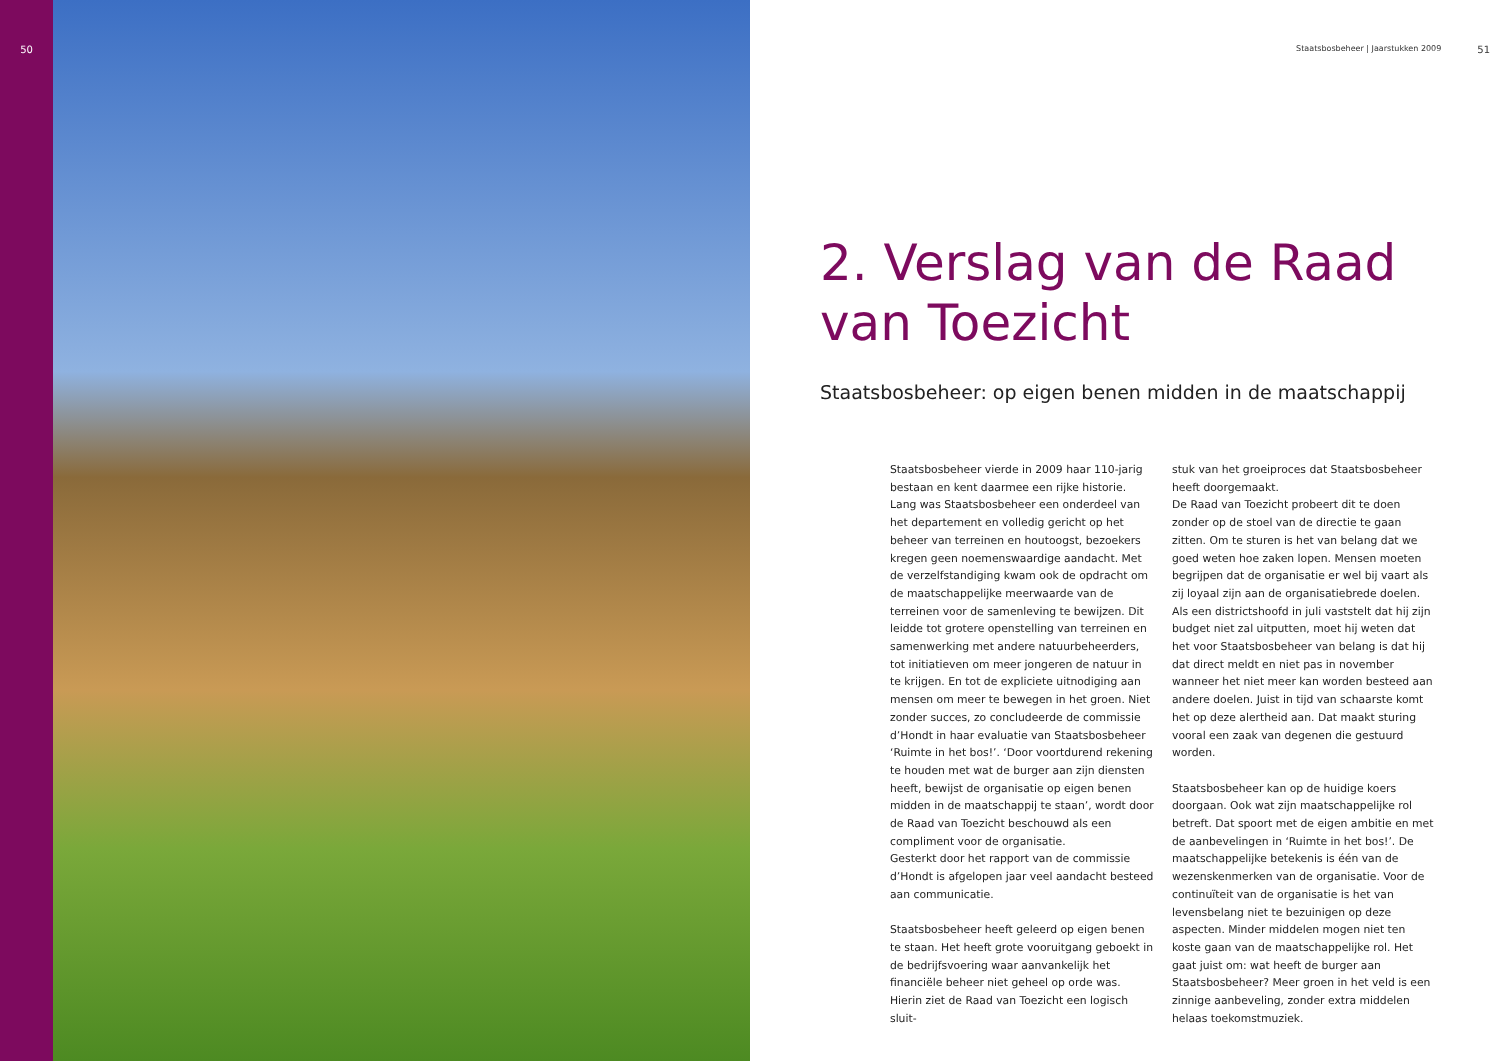50
Staatsbosbeheer | Jaarstukken 2009 51
2. Verslag van de Raad van Toezicht
Staatsbosbeheer: op eigen benen midden in de maatschappij
Staatsbosbeheer vierde in 2009 haar 110-jarig bestaan en kent daarmee een rijke historie. Lang was Staatsbosbeheer een onderdeel van het departement en volledig gericht op het beheer van terreinen en houtoogst, bezoekers kregen geen noemenswaardige aandacht. Met de verzelfstandiging kwam ook de opdracht om de maatschappelijke meerwaarde van de terreinen voor de samenleving te bewijzen. Dit leidde tot grotere openstelling van terreinen en samenwerking met andere natuurbeheerders, tot initiatieven om meer jongeren de natuur in te krijgen. En tot de expliciete uitnodiging aan mensen om meer te bewegen in het groen. Niet zonder succes, zo concludeerde de commissie d’Hondt in haar evaluatie van Staatsbosbeheer ‘Ruimte in het bos!’. ‘Door voortdurend rekening te houden met wat de burger aan zijn diensten heeft, bewijst de organisatie op eigen benen midden in de maatschappij te staan’, wordt door de Raad van Toezicht beschouwd als een compliment voor de organisatie.
Gesterkt door het rapport van de commissie d’Hondt is afgelopen jaar veel aandacht besteed aan communicatie.
Staatsbosbeheer heeft geleerd op eigen benen te staan. Het heeft grote vooruitgang geboekt in de bedrijfsvoering waar aanvankelijk het financiële beheer niet geheel op orde was.
Hierin ziet de Raad van Toezicht een logisch sluit-
stuk van het groeiproces dat Staatsbosbeheer heeft doorgemaakt.
De Raad van Toezicht probeert dit te doen zonder op de stoel van de directie te gaan zitten. Om te sturen is het van belang dat we goed weten hoe zaken lopen. Mensen moeten begrijpen dat de organisatie er wel bij vaart als zij loyaal zijn aan de organisatiebrede doelen. Als een districtshoofd in juli vaststelt dat hij zijn budget niet zal uitputten, moet hij weten dat het voor Staatsbosbeheer van belang is dat hij dat direct meldt en niet pas in november wanneer het niet meer kan worden besteed aan andere doelen. Juist in tijd van schaarste komt het op deze alertheid aan. Dat maakt sturing vooral een zaak van degenen die gestuurd worden.
Staatsbosbeheer kan op de huidige koers doorgaan. Ook wat zijn maatschappelijke rol betreft. Dat spoort met de eigen ambitie en met de aanbevelingen in ‘Ruimte in het bos!’. De maatschappelijke betekenis is één van de wezenskenmerken van de organisatie. Voor de continuïteit van de organisatie is het van levensbelang niet te bezuinigen op deze aspecten. Minder middelen mogen niet ten koste gaan van de maatschappelijke rol. Het gaat juist om: wat heeft de burger aan Staatsbosbeheer? Meer groen in het veld is een zinnige aanbeveling, zonder extra middelen helaas toekomstmuziek.